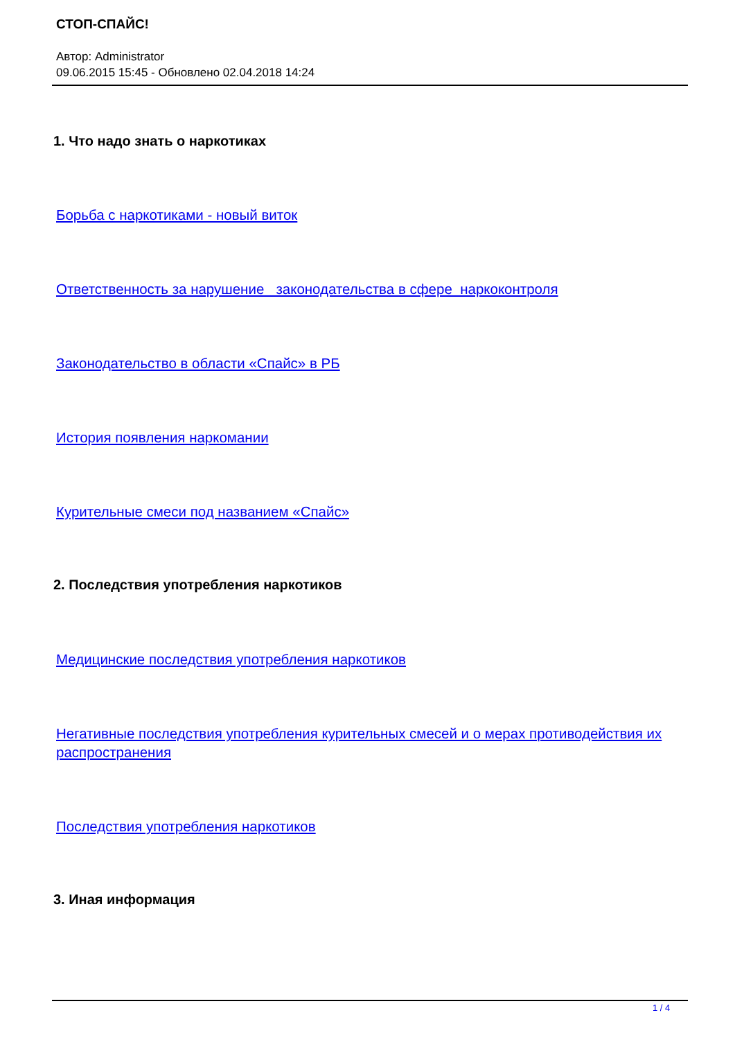СТОП-СПАЙС!
Автор: Administrator
09.06.2015 15:45 - Обновлено 02.04.2018 14:24
1. Что надо знать о наркотиках
Борьба с наркотиками - новый виток
Ответственность за нарушение законодательства в сфере наркоконтроля
Законодательство в области «Спайс» в РБ
История появления наркомании
Курительные смеси под названием «Спайс»
2. Последствия употребления наркотиков
Медицинские последствия употребления наркотиков
Негативные последствия употребления курительных смесей и о мерах противодействия их распространения
Последствия употребления наркотиков
3. Иная информация
1 / 4